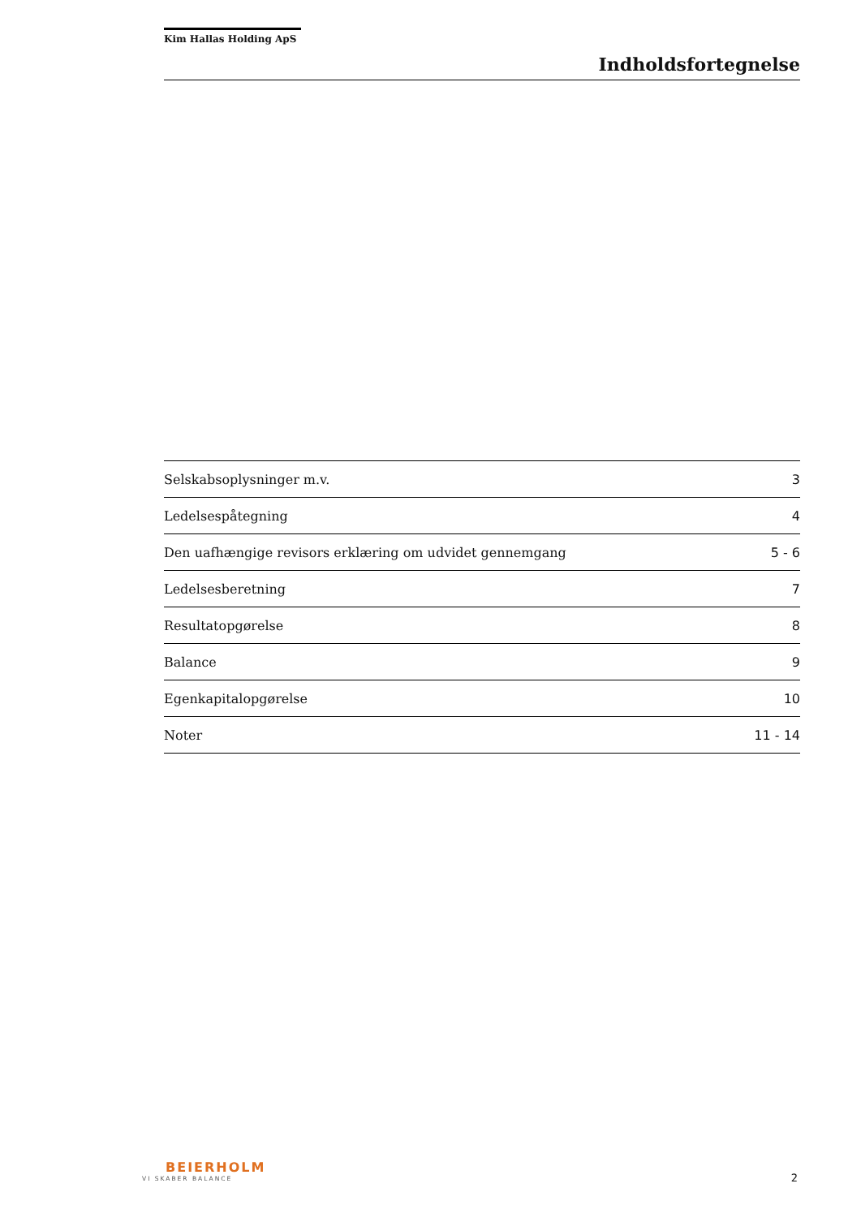Kim Hallas Holding ApS
Indholdsfortegnelse
| Selskabsoplysninger m.v. | 3 |
| Ledelsespåtegning | 4 |
| Den uafhængige revisors erklæring om udvidet gennemgang | 5 - 6 |
| Ledelsesberetning | 7 |
| Resultatopgørelse | 8 |
| Balance | 9 |
| Egenkapitalopgørelse | 10 |
| Noter | 11 - 14 |
BEIERHOLM
VI SKABER BALANCE
2